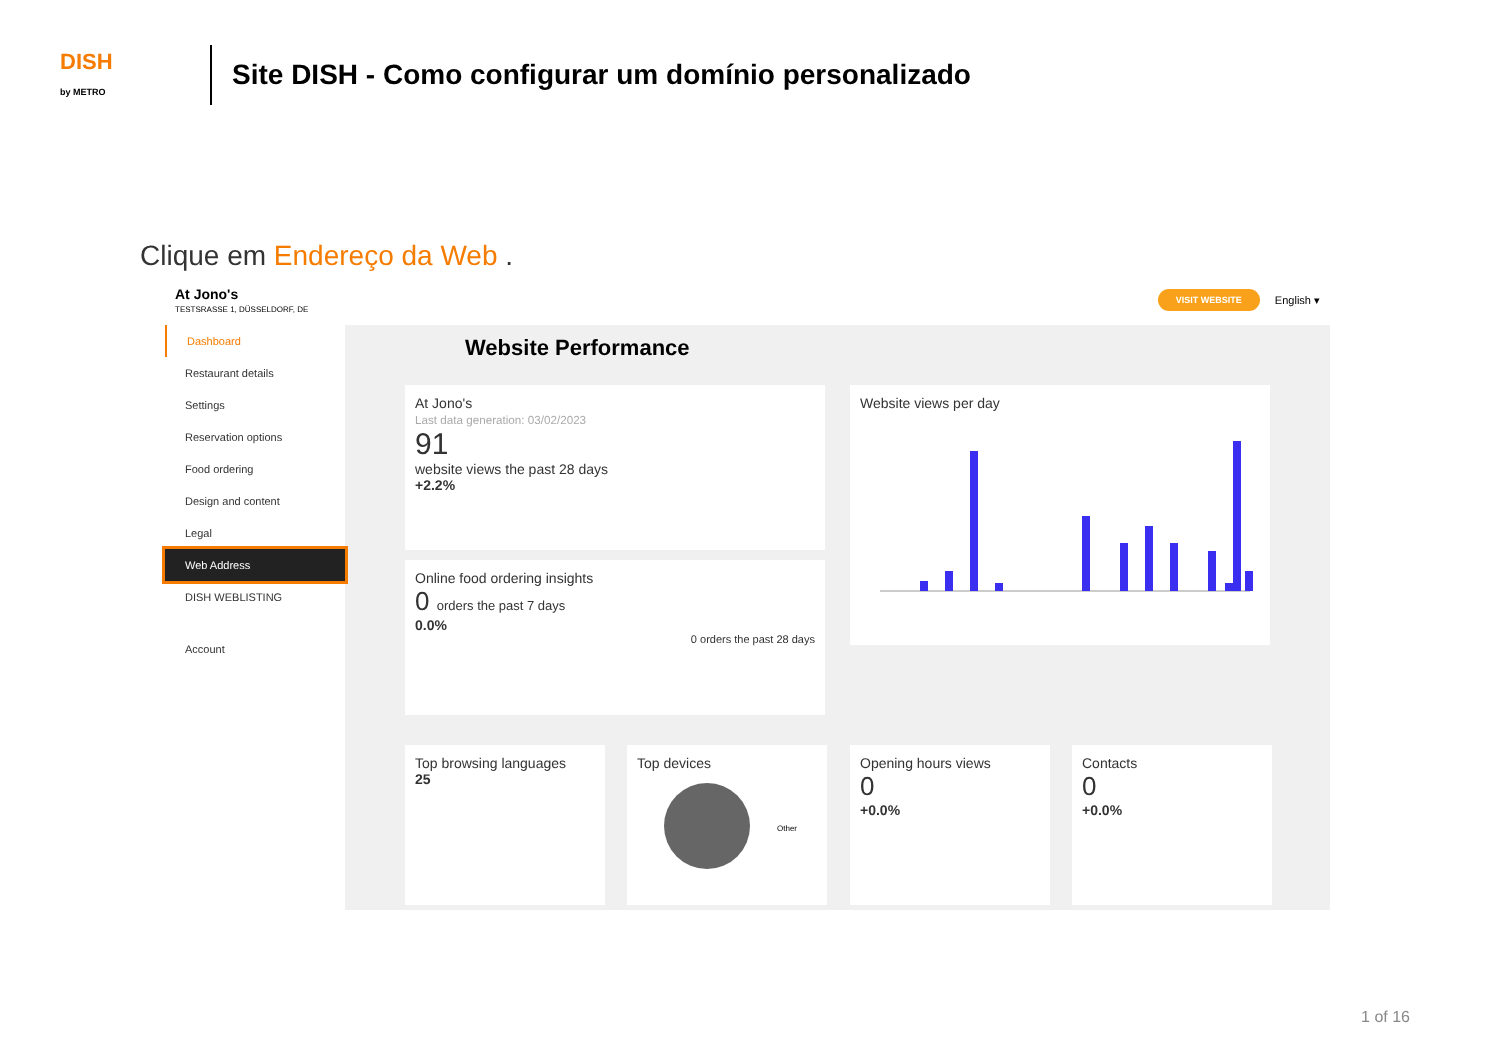DISH
by METRO
Site DISH - Como configurar um domínio personalizado
Clique em Endereço da Web .
At Jono's
TESTSRASSE 1, DÜSSELDORF, DE
VISIT WEBSITE English ▾
Dashboard
Restaurant details
Settings
Reservation options
Food ordering
Design and content
Legal
Web Address
DISH WEBLISTING
Account
Website Performance
At Jono's
Last data generation: 03/02/2023
91
website views the past 28 days
+2.2%
Online food ordering insights
0 orders the past 7 days
0.0%
0 orders the past 28 days
Website views per day
Top browsing languages
25
Top devices
Other
Opening hours views
0
+0.0%
Contacts
0
+0.0%
1 of 16